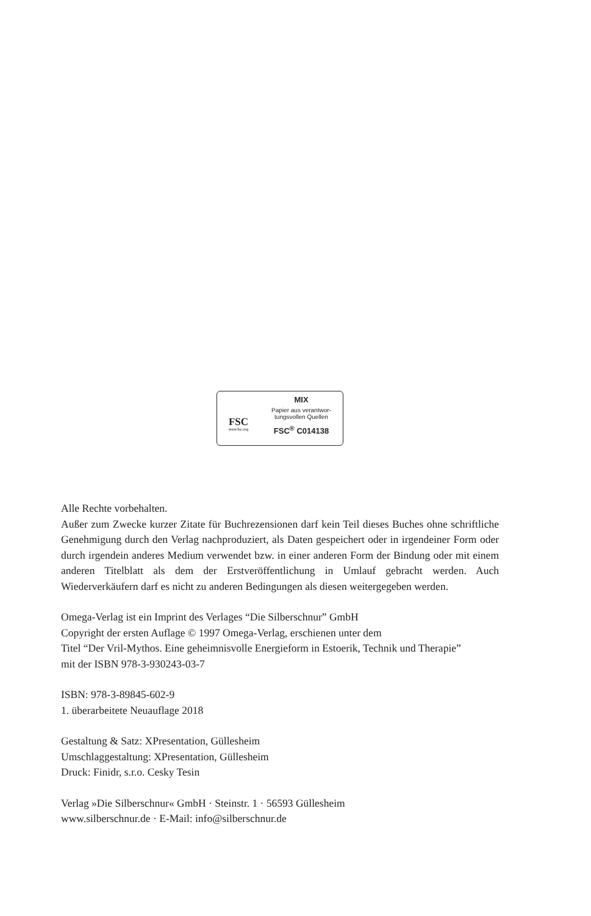FSC
www.fsc.org
MIX
Papier aus verantwor-
tungsvollen Quellen
FSC<sup>®</sup> C014138
Alle Rechte vorbehalten.
Außer zum Zwecke kurzer Zitate für Buchrezensionen darf kein Teil dieses Buches ohne schriftliche Genehmigung durch den Verlag nachproduziert, als Daten gespeichert oder in irgendeiner Form oder durch irgendein anderes Medium verwendet bzw. in einer anderen Form der Bindung oder mit einem anderen Titelblatt als dem der Erstveröffentlichung in Umlauf gebracht werden. Auch Wiederverkäufern darf es nicht zu anderen Bedingungen als diesen weitergegeben werden.
Omega-Verlag ist ein Imprint des Verlages “Die Silberschnur” GmbH
Copyright der ersten Auflage © 1997 Omega-Verlag, erschienen unter dem
Titel “Der Vril-Mythos. Eine geheimnisvolle Energieform in Estoerik, Technik und Therapie”
mit der ISBN 978-3-930243-03-7
ISBN: 978-3-89845-602-9
1. überarbeitete Neuauflage 2018
Gestaltung & Satz: XPresentation, Güllesheim
Umschlaggestaltung: XPresentation, Güllesheim
Druck: Finidr, s.r.o. Cesky Tesin
Verlag »Die Silberschnur« GmbH · Steinstr. 1 · 56593 Güllesheim
www.silberschnur.de · E-Mail: info@silberschnur.de